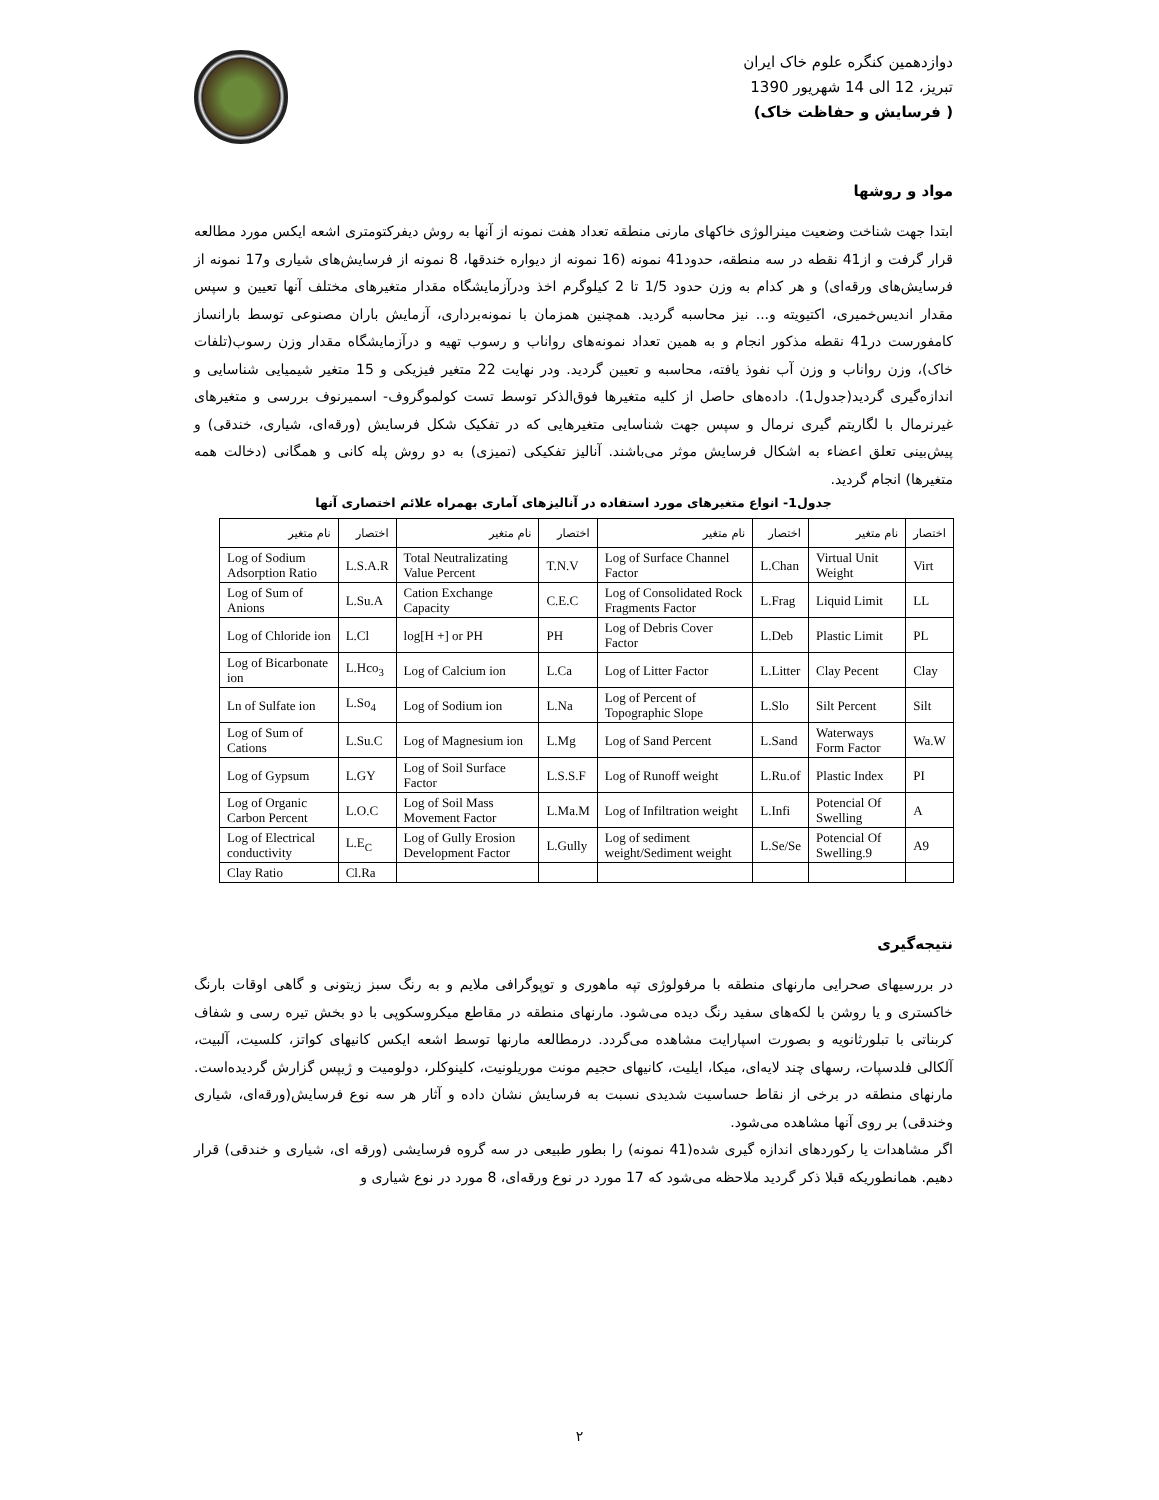دوازدهمین کنگره علوم خاک ایران
تبریز، 12 الی 14 شهریور 1390
( فرسایش و حفاظت خاک)
مواد و روشها
ابتدا جهت شناخت وضعیت مینرالوژی خاکهای مارنی منطقه تعداد هفت نمونه از آنها به روش دیفرکتومتری اشعه ایکس مورد مطالعه قرار گرفت و از41 نقطه در سه منطقه، حدود41 نمونه (16 نمونه از دیواره خندقها، 8 نمونه از فرسایش‌های شیاری و17 نمونه از فرسایش‌های ورقه‌ای) و هر کدام به وزن حدود 1/5 تا 2 کیلوگرم اخذ ودرآزمایشگاه مقدار متغیرهای مختلف آنها تعیین و سپس مقدار اندیس‌خمیری، اکتیویته و... نیز محاسبه گردید. همچنین همزمان با نمونه‌برداری، آزمایش باران مصنوعی توسط بارانساز کامفورست در41 نقطه مذکور انجام و به همین تعداد نمونه‌های رواناب و رسوب تهیه و درآزمایشگاه مقدار وزن رسوب(تلفات خاک)، وزن رواناب و وزن آب نفوذ یافته، محاسبه و تعیین گردید. ودر نهایت 22 متغیر فیزیکی و 15 متغیر شیمیایی شناسایی و اندازه‌گیری گردید(جدول1). داده‌های حاصل از کلیه متغیرها فوق‌الذکر توسط تست کولموگروف- اسمیرنوف بررسی و متغیرهای غیرنرمال با لگاریتم گیری نرمال و سپس جهت شناسایی متغیرهایی که در تفکیک شکل فرسایش (ورقه‌ای، شیاری، خندقی) و پیش‌بینی تعلق اعضاء به اشکال فرسایش موثر می‌باشند. آنالیز تفکیکی (تمیزی) به دو روش پله کانی و همگانی (دخالت همه متغیرها) انجام گردید.
جدول1- انواع متغیرهای مورد استفاده در آنالیزهای آماری بهمراه علائم اختصاری آنها
| اختصار | نام متغیر | اختصار | نام متغیر | اختصار | نام متغیر | اختصار | نام متغیر |
| --- | --- | --- | --- | --- | --- | --- | --- |
| Virt | Virtual Unit Weight | L.Chan | Log of Surface Channel Factor | T.N.V | Total Neutralizating Value Percent | L.S.A.R | Log of Sodium Adsorption Ratio |
| LL | Liquid Limit | L.Frag | Log of Consolidated Rock Fragments Factor | C.E.C | Cation Exchange Capacity | L.Su.A | Log of Sum of Anions |
| PL | Plastic Limit | L.Deb | Log of Debris Cover Factor | PH | log[H +] or PH | L.Cl | Log of Chloride ion |
| Clay | Clay Pecent | L.Litter | Log of Litter Factor | L.Ca | Log of Calcium ion | L.Hco<sub>3</sub> | Log of Bicarbonate ion |
| Silt | Silt Percent | L.Slo | Log of Percent of Topographic Slope | L.Na | Log of Sodium ion | L.So<sub>4</sub> | Ln of Sulfate ion |
| Wa.W | Waterways Form Factor | L.Sand | Log of Sand Percent | L.Mg | Log of Magnesium ion | L.Su.C | Log of Sum of Cations |
| PI | Plastic Index | L.Ru.of | Log of Runoff weight | L.S.S.F | Log of Soil Surface Factor | L.GY | Log of Gypsum |
| A | Potencial Of Swelling | L.Infi | Log of Infiltration weight | L.Ma.M | Log of Soil Mass Movement Factor | L.O.C | Log of Organic Carbon Percent |
| A9 | Potencial Of Swelling.9 | L.Se/Se | Log of sediment weight/Sediment weight | L.Gully | Log of Gully Erosion Development Factor | L.E<sub>C</sub> | Log of Electrical conductivity |
| | | | | | | Cl.Ra | Clay Ratio |
نتیجه‌گیری
در بررسیهای صحرایی مارنهای منطقه با مرفولوژی تپه ماهوری و توپوگرافی ملایم و به رنگ سبز زیتونی و گاهی اوقات بارنگ خاکستری و یا روشن با لکه‌های سفید رنگ دیده می‌شود. مارنهای منطقه در مقاطع میکروسکوپی با دو بخش تیره رسی و شفاف کربناتی با تبلورثانویه و بصورت اسپارایت مشاهده می‌گردد. درمطالعه مارنها توسط اشعه ایکس کانیهای کواتز، کلسیت، آلبیت، آلکالی فلدسپات، رسهای چند لایه‌ای، میکا، ایلیت، کانیهای حجیم مونت موریلونیت، کلینوکلر، دولومیت و ژیپس گزارش گردیده‌است. مارنهای منطقه در برخی از نقاط حساسیت شدیدی نسبت به فرسایش نشان داده و آثار هر سه نوع فرسایش(ورقه‌ای، شیاری وخندقی) بر روی آنها مشاهده می‌شود.
اگر مشاهدات یا رکوردهای اندازه گیری شده(41 نمونه) را بطور طبیعی در سه گروه فرسایشی (ورقه ای، شیاری و خندقی) قرار دهیم. همانطوریکه قبلا ذکر گردید ملاحظه می‌شود که 17 مورد در نوع ورقه‌ای، 8 مورد در نوع شیاری و
۲